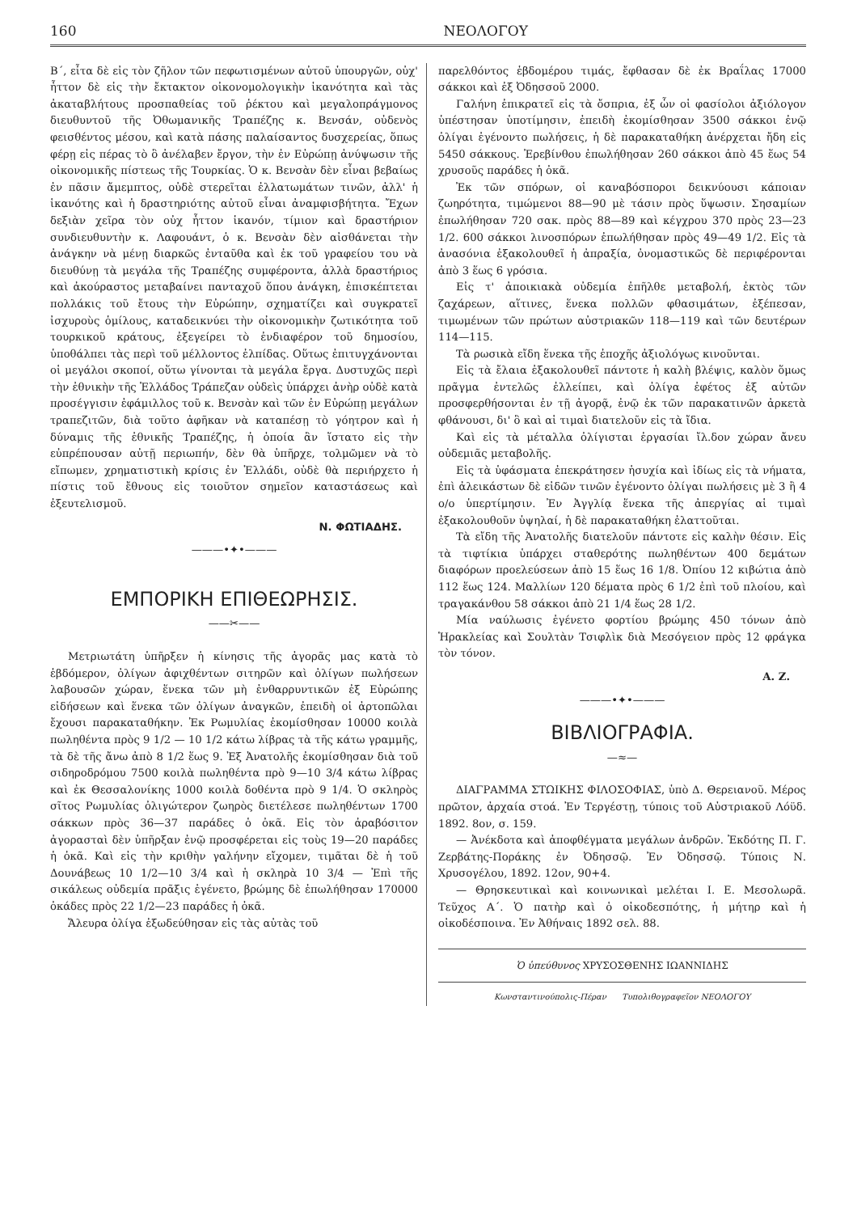160 ΝΕΟΛΟΓΟΥ
Β΄, εἶτα δὲ εἰς τὸν ζῆλον τῶν πεφωτισμένων αὐτοῦ ὑπουργῶν, οὐχ' ἧττον δὲ εἰς τὴν ἔκτακτον οἰκονομολογικὴν ἱκανότητα καὶ τὰς ἀκαταβλήτους προσπαθείας τοῦ ῥέκτου καὶ μεγαλοπράγμονος διευθυντοῦ τῆς Ὀθωμανικῆς Τραπέζης κ. Βενσάν, οὐδενὸς φεισθέντος μέσου, καὶ κατὰ πάσης παλαίσαντος δυσχερείας, ὅπως φέρῃ εἰς πέρας τὸ ὃ ἀνέλαβεν ἔργον, τὴν ἐν Εὐρώπῃ ἀνύψωσιν τῆς οἰκονομικῆς πίστεως τῆς Τουρκίας. Ὁ κ. Βενσὰν δὲν εἶναι βεβαίως ἐν πᾶσιν ἄμεμπτος, οὐδὲ στερεῖται ἐλλατωμάτων τινῶν, ἀλλ' ἡ ἱκανότης καὶ ἡ δραστηριότης αὐτοῦ εἶναι ἀναμφισβήτητα. Ἔχων δεξιὰν χεῖρα τὸν οὐχ ἧττον ἱκανόν, τίμιον καὶ δραστήριον συνδιευθυντὴν κ. Λαφουάντ, ὁ κ. Βενσὰν δὲν αἰσθάνεται τὴν ἀνάγκην νὰ μένῃ διαρκῶς ἐνταῦθα καὶ ἐκ τοῦ γραφείου του νὰ διευθύνῃ τὰ μεγάλα τῆς Τραπέζης συμφέροντα, ἀλλὰ δραστήριος καὶ ἀκούραστος μεταβαίνει πανταχοῦ ὅπου ἀνάγκη, ἐπισκέπτεται πολλάκις τοῦ ἔτους τὴν Εὐρώπην, σχηματίζει καὶ συγκρατεῖ ἰσχυροὺς ὁμίλους, καταδεικνύει τὴν οἰκονομικὴν ζωτικότητα τοῦ τουρκικοῦ κράτους, ἐξεγείρει τὸ ἐνδιαφέρον τοῦ δημοσίου, ὑποθάλπει τὰς περὶ τοῦ μέλλοντος ἐλπίδας. Οὕτως ἐπιτυγχάνονται οἱ μεγάλοι σκοποί, οὕτω γίνονται τὰ μεγάλα ἔργα. Δυστυχῶς περὶ τὴν ἐθνικὴν τῆς Ἑλλάδος Τράπεζαν οὐδεὶς ὑπάρχει ἀνὴρ οὐδὲ κατὰ προσέγγισιν ἐφάμιλλος τοῦ κ. Βενσὰν καὶ τῶν ἐν Εὐρώπῃ μεγάλων τραπεζιτῶν, διὰ τοῦτο ἀφῆκαν νὰ καταπέσῃ τὸ γόητρον καὶ ἡ δύναμις τῆς ἐθνικῆς Τραπέζης, ἡ ὁποία ἂν ἵστατο εἰς τὴν εὐπρέπουσαν αὐτῇ περιωπήν, δὲν θὰ ὑπῆρχε, τολμῶμεν νὰ τὸ εἴπωμεν, χρηματιστικὴ κρίσις ἐν Ἑλλάδι, οὐδὲ θὰ περιήρχετο ἡ πίστις τοῦ ἔθνους εἰς τοιοῦτον σημεῖον καταστάσεως καὶ ἐξευτελισμοῦ.
Ν. ΦΩΤΙΑΔΗΣ.
———•✦•———
ΕΜΠΟΡΙΚΗ ΕΠΙΘΕΩΡΗΣΙΣ.
——✂——
Μετριωτάτη ὑπῆρξεν ἡ κίνησις τῆς ἀγορᾶς μας κατὰ τὸ ἑβδόμερον, ὀλίγων ἀφιχθέντων σιτηρῶν καὶ ὀλίγων πωλήσεων λαβουσῶν χώραν, ἕνεκα τῶν μὴ ἐνθαρρυντικῶν ἐξ Εὐρώπης εἰδήσεων καὶ ἕνεκα τῶν ὀλίγων ἀναγκῶν, ἐπειδὴ οἱ ἀρτοπῶλαι ἔχουσι παρακαταθήκην. Ἐκ Ρωμυλίας ἐκομίσθησαν 10000 κοιλὰ πωληθέντα πρὸς 9 1/2 — 10 1/2 κάτω λίβρας τὰ τῆς κάτω γραμμῆς, τὰ δὲ τῆς ἄνω ἀπὸ 8 1/2 ἕως 9. Ἐξ Ἀνατολῆς ἐκομίσθησαν διὰ τοῦ σιδηροδρόμου 7500 κοιλὰ πωληθέντα πρὸ 9—10 3/4 κάτω λίβρας καὶ ἐκ Θεσσαλονίκης 1000 κοιλὰ δοθέντα πρὸ 9 1/4. Ὁ σκληρὸς σῖτος Ρωμυλίας ὀλιγώτερον ζωηρὸς διετέλεσε πωληθέντων 1700 σάκκων πρὸς 36—37 παράδες ὁ ὀκᾶ. Εἰς τὸν ἀραβόσιτον ἀγορασταὶ δὲν ὑπῆρξαν ἐνῷ προσφέρεται εἰς τοὺς 19—20 παράδες ἡ ὀκᾶ. Καὶ εἰς τὴν κριθὴν γαλήνην εἴχομεν, τιμᾶται δὲ ἡ τοῦ Δουνάβεως 10 1/2—10 3/4 καὶ ἡ σκληρὰ 10 3/4 — Ἐπὶ τῆς σικάλεως οὐδεμία πρᾶξις ἐγένετο, βρώμης δὲ ἐπωλήθησαν 170000 ὀκάδες πρὸς 22 1/2—23 παράδες ἡ ὀκᾶ.
Ἄλευρα ὀλίγα ἐξωδεύθησαν εἰς τὰς αὐτὰς τοῦ
παρελθόντος ἑβδομέρου τιμάς, ἔφθασαν δὲ ἐκ Βραΐλας 17000 σάκκοι καὶ ἐξ Ὀδησσοῦ 2000.
Γαλήνη ἐπικρατεῖ εἰς τὰ ὄσπρια, ἐξ ὧν οἱ φασίολοι ἀξιόλογον ὑπέστησαν ὑποτίμησιν, ἐπειδὴ ἐκομίσθησαν 3500 σάκκοι ἐνῷ ὀλίγαι ἐγένοντο πωλήσεις, ἡ δὲ παρακαταθήκη ἀνέρχεται ἤδη εἰς 5450 σάκκους. Ἐρεβίνθου ἐπωλήθησαν 260 σάκκοι ἀπὸ 45 ἕως 54 χρυσοῦς παράδες ἡ ὀκᾶ.
Ἐκ τῶν σπόρων, οἱ καναβόσποροι δεικνύουσι κάποιαν ζωηρότητα, τιμώμενοι 88—90 μὲ τάσιν πρὸς ὕψωσιν. Σησαμίων ἐπωλήθησαν 720 σακ. πρὸς 88—89 καὶ κέγχρου 370 πρὸς 23—23 1/2. 600 σάκκοι λινοσπόρων ἐπωλήθησαν πρὸς 49—49 1/2. Εἰς τὰ ἀνασόνια ἐξακολουθεῖ ἡ ἀπραξία, ὀνομαστικῶς δὲ περιφέρονται ἀπὸ 3 ἕως 6 γρόσια.
Εἰς τ' ἀποικιακὰ οὐδεμία ἐπῆλθε μεταβολή, ἐκτὸς τῶν ζαχάρεων, αἵτινες, ἕνεκα πολλῶν φθασιμάτων, ἐξέπεσαν, τιμωμένων τῶν πρώτων αὐστριακῶν 118—119 καὶ τῶν δευτέρων 114—115.
Τὰ ρωσικὰ εἴδη ἕνεκα τῆς ἐποχῆς ἀξιολόγως κινοῦνται.
Εἰς τὰ ἔλαια ἐξακολουθεῖ πάντοτε ἡ καλὴ βλέψις, καλὸν ὅμως πρᾶγμα ἐντελῶς ἐλλείπει, καὶ ὀλίγα ἐφέτος ἐξ αὐτῶν προσφερθήσονται ἐν τῇ ἀγορᾷ, ἐνῷ ἐκ τῶν παρακατινῶν ἀρκετὰ φθάνουσι, δι' ὃ καὶ αἱ τιμαὶ διατελοῦν εἰς τὰ ἴδια.
Καὶ εἰς τὰ μέταλλα ὀλίγισται ἐργασίαι ἴλ.δον χώραν ἄνευ οὐδεμιᾶς μεταβολῆς.
Εἰς τὰ ὑφάσματα ἐπεκράτησεν ἡσυχία καὶ ἰδίως εἰς τὰ νήματα, ἐπὶ ἀλεικάστων δὲ εἰδῶν τινῶν ἐγένοντο ὀλίγαι πωλήσεις μὲ 3 ἢ 4 ο/ο ὑπερτίμησιν. Ἐν Ἀγγλίᾳ ἕνεκα τῆς ἀπεργίας αἱ τιμαὶ ἐξακολουθοῦν ὑψηλαί, ἡ δὲ παρακαταθήκη ἐλαττοῦται.
Τὰ εἴδη τῆς Ἀνατολῆς διατελοῦν πάντοτε εἰς καλὴν θέσιν. Εἰς τὰ τιφτίκια ὑπάρχει σταθερότης πωληθέντων 400 δεμάτων διαφόρων προελεύσεων ἀπὸ 15 ἕως 16 1/8. Ὀπίου 12 κιβώτια ἀπὸ 112 ἕως 124. Μαλλίων 120 δέματα πρὸς 6 1/2 ἐπὶ τοῦ πλοίου, καὶ τραγακάνθου 58 σάκκοι ἀπὸ 21 1/4 ἕως 28 1/2.
Μία ναύλωσις ἐγένετο φορτίου βρώμης 450 τόνων ἀπὸ Ἡρακλείας καὶ Σουλτὰν Τσιφλὶκ διὰ Μεσόγειον πρὸς 12 φράγκα τὸν τόνον.
Α. Ζ.
———•✦•———
ΒΙΒΛΙΟΓΡΑΦΙΑ.
—≈—
ΔΙΑΓΡΑΜΜΑ ΣΤΩΙΚΗΣ ΦΙΛΟΣΟΦΙΑΣ, ὑπὸ Δ. Θερειανοῦ. Μέρος πρῶτον, ἀρχαία στοά. Ἐν Τεργέστῃ, τύποις τοῦ Αὐστριακοῦ Λόϋδ. 1892. 8ον, σ. 159.
— Ἀνέκδοτα καὶ ἀποφθέγματα μεγάλων ἀνδρῶν. Ἐκδότης Π. Γ. Ζερβάτης-Ποράκης ἐν Ὀδησσῷ. Ἐν Ὀδησσῷ. Τύποις Ν. Χρυσογέλου, 1892. 12ον, 90+4.
— Θρησκευτικαὶ καὶ κοινωνικαὶ μελέται Ι. Ε. Μεσολωρᾶ. Τεῦχος Α΄. Ὁ πατὴρ καὶ ὁ οἰκοδεσπότης, ἡ μήτηρ καὶ ἡ οἰκοδέσποινα. Ἐν Ἀθήναις 1892 σελ. 88.
Ὁ ὑπεύθυνος ΧΡΥΣΟΣΘΕΝΗΣ ΙΩΑΝΝΙΔΗΣ
Κωνσταντινούπολις-Πέραν Τυπολιθογραφεῖον ΝΕΟΛΟΓΟΥ